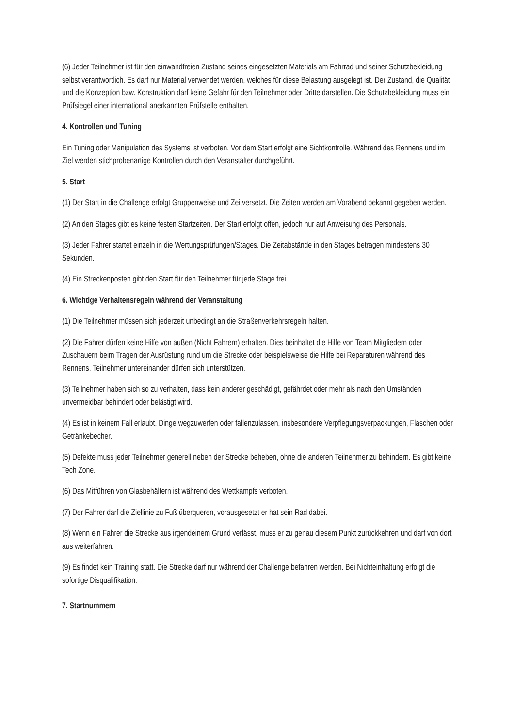(6) Jeder Teilnehmer ist für den einwandfreien Zustand seines eingesetzten Materials am Fahrrad und seiner Schutzbekleidung selbst verantwortlich. Es darf nur Material verwendet werden, welches für diese Belastung ausgelegt ist. Der Zustand, die Qualität und die Konzeption bzw. Konstruktion darf keine Gefahr für den Teilnehmer oder Dritte darstellen. Die Schutzbekleidung muss ein Prüfsiegel einer international anerkannten Prüfstelle enthalten.
4. Kontrollen und Tuning
Ein Tuning oder Manipulation des Systems ist verboten. Vor dem Start erfolgt eine Sichtkontrolle. Während des Rennens und im Ziel werden stichprobenartige Kontrollen durch den Veranstalter durchgeführt.
5. Start
(1) Der Start in die Challenge erfolgt Gruppenweise und Zeitversetzt. Die Zeiten werden am Vorabend bekannt gegeben werden.
(2) An den Stages gibt es keine festen Startzeiten. Der Start erfolgt offen, jedoch nur auf Anweisung des Personals.
(3) Jeder Fahrer startet einzeln in die Wertungsprüfungen/Stages. Die Zeitabstände in den Stages betragen mindestens 30 Sekunden.
(4) Ein Streckenposten gibt den Start für den Teilnehmer für jede Stage frei.
6. Wichtige Verhaltensregeln während der Veranstaltung
(1) Die Teilnehmer müssen sich jederzeit unbedingt an die Straßenverkehrsregeln halten.
(2) Die Fahrer dürfen keine Hilfe von außen (Nicht Fahrern) erhalten. Dies beinhaltet die Hilfe von Team Mitgliedern oder Zuschauern beim Tragen der Ausrüstung rund um die Strecke oder beispielsweise die Hilfe bei Reparaturen während des Rennens. Teilnehmer untereinander dürfen sich unterstützen.
(3) Teilnehmer haben sich so zu verhalten, dass kein anderer geschädigt, gefährdet oder mehr als nach den Umständen unvermeidbar behindert oder belästigt wird.
(4) Es ist in keinem Fall erlaubt, Dinge wegzuwerfen oder fallenzulassen, insbesondere Verpflegungsverpackungen, Flaschen oder Getränkebecher.
(5) Defekte muss jeder Teilnehmer generell neben der Strecke beheben, ohne die anderen Teilnehmer zu behindern. Es gibt keine Tech Zone.
(6) Das Mitführen von Glasbehältern ist während des Wettkampfs verboten.
(7) Der Fahrer darf die Ziellinie zu Fuß überqueren, vorausgesetzt er hat sein Rad dabei.
(8) Wenn ein Fahrer die Strecke aus irgendeinem Grund verlässt, muss er zu genau diesem Punkt zurückkehren und darf von dort aus weiterfahren.
(9) Es findet kein Training statt. Die Strecke darf nur während der Challenge befahren werden. Bei Nichteinhaltung erfolgt die sofortige Disqualifikation.
7. Startnummern